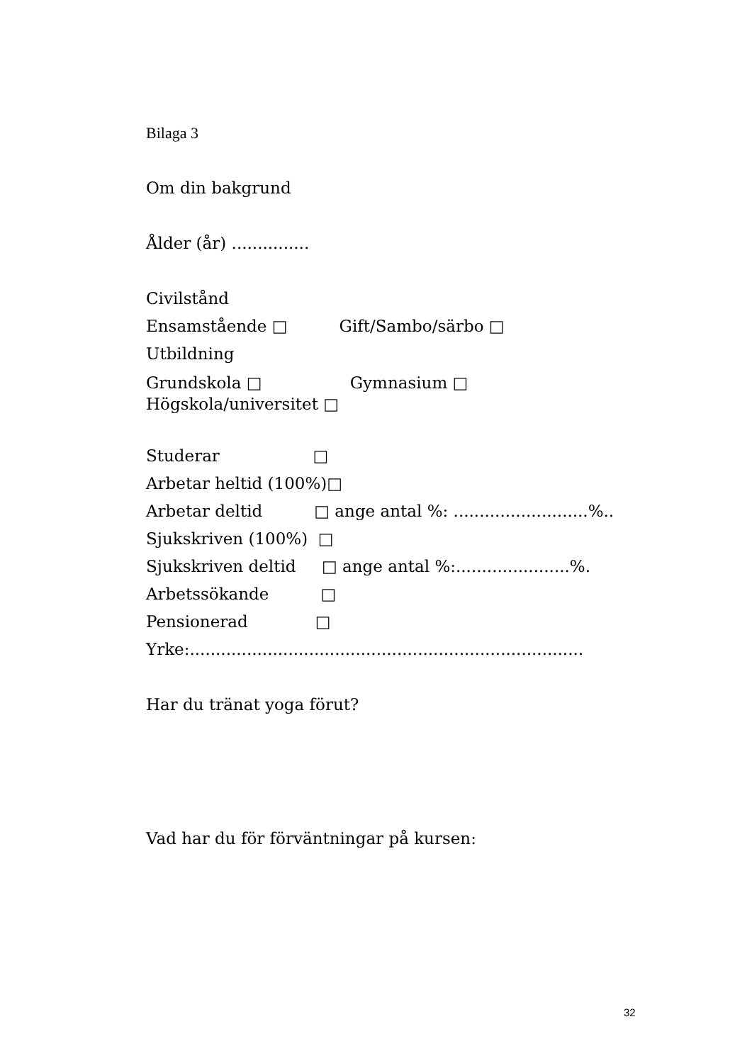Bilaga 3
Om din bakgrund
Ålder (år) ...............
Civilstånd
Ensamstående □ Gift/Sambo/särbo □
Utbildning
Grundskola □ Gymnasium □
Högskola/universitet □
Studerar □
Arbetar heltid (100%)□
Arbetar deltid □ ange antal %: ..........................%..
Sjukskriven (100%) □
Sjukskriven deltid □ ange antal %:......................%.
Arbetssökande □
Pensionerad □
Yrke:............................................................................
Har du tränat yoga förut?
Vad har du för förväntningar på kursen:
32